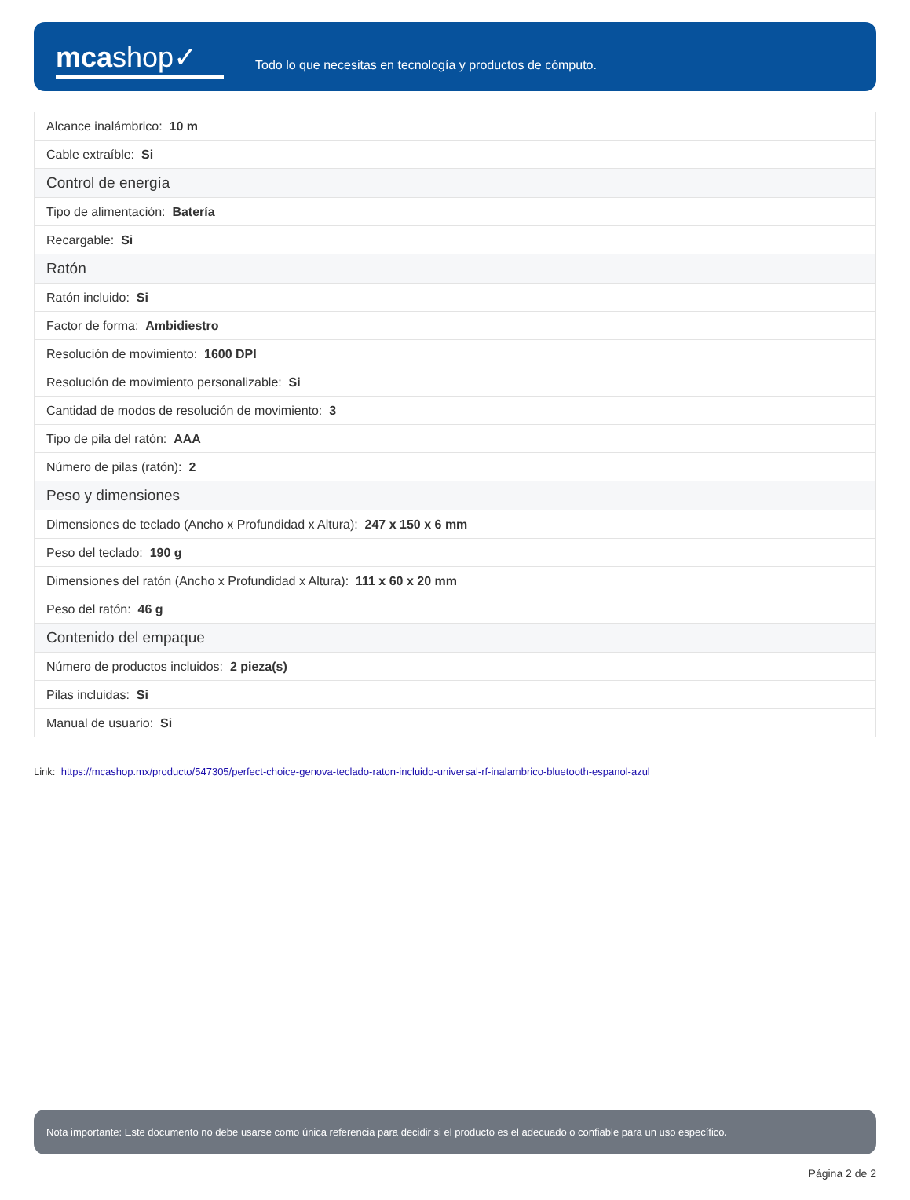mcashop✓
Todo lo que necesitas en tecnología y productos de cómputo.
| Alcance inalámbrico: 10 m |
| Cable extraíble: Si |
| Control de energía |
| Tipo de alimentación: Batería |
| Recargable: Si |
| Ratón |
| Ratón incluido: Si |
| Factor de forma: Ambidiestro |
| Resolución de movimiento: 1600 DPI |
| Resolución de movimiento personalizable: Si |
| Cantidad de modos de resolución de movimiento: 3 |
| Tipo de pila del ratón: AAA |
| Número de pilas (ratón): 2 |
| Peso y dimensiones |
| Dimensiones de teclado (Ancho x Profundidad x Altura): 247 x 150 x 6 mm |
| Peso del teclado: 190 g |
| Dimensiones del ratón (Ancho x Profundidad x Altura): 111 x 60 x 20 mm |
| Peso del ratón: 46 g |
| Contenido del empaque |
| Número de productos incluidos: 2 pieza(s) |
| Pilas incluidas: Si |
| Manual de usuario: Si |
Link: https://mcashop.mx/producto/547305/perfect-choice-genova-teclado-raton-incluido-universal-rf-inalambrico-bluetooth-espanol-azul
Nota importante: Este documento no debe usarse como única referencia para decidir si el producto es el adecuado o confiable para un uso específico.
Página 2 de 2